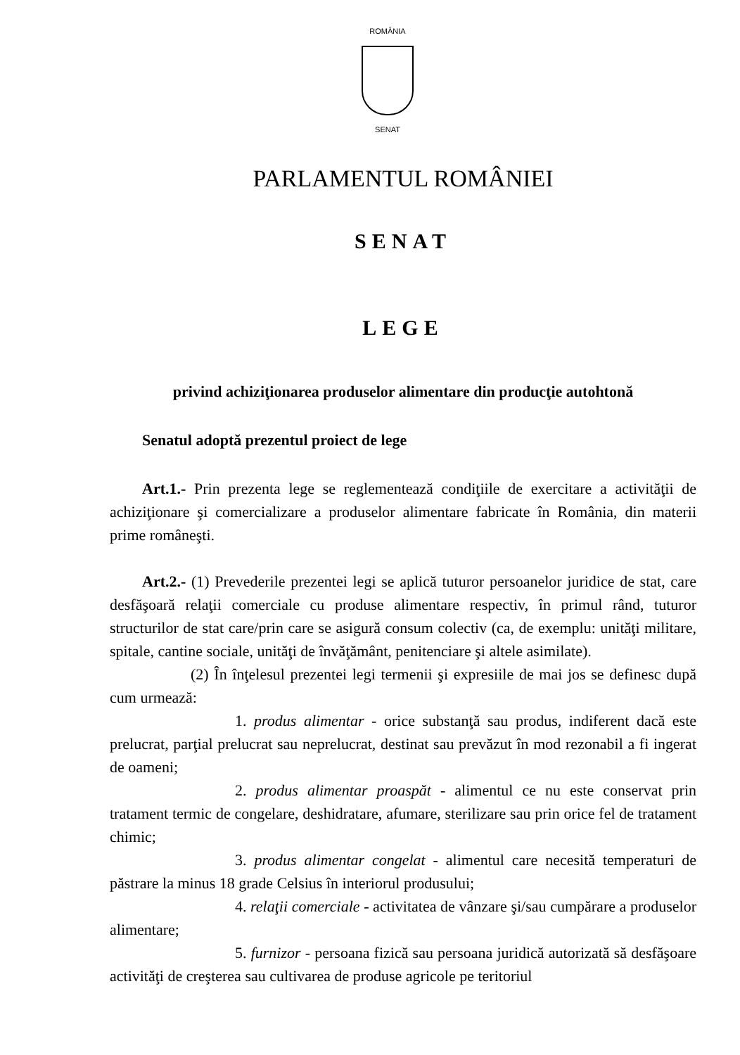ROMÂNIA
SENAT
PARLAMENTUL ROMÂNIEI
SENAT
LEGE
privind achiziţionarea produselor alimentare din producţie autohtonă
Senatul adoptă prezentul proiect de lege
Art.1.- Prin prezenta lege se reglementează condiţiile de exercitare a activităţii de achiziţionare şi comercializare a produselor alimentare fabricate în România, din materii prime româneşti.
Art.2.- (1) Prevederile prezentei legi se aplică tuturor persoanelor juridice de stat, care desfăşoară relaţii comerciale cu produse alimentare respectiv, în primul rând, tuturor structurilor de stat care/prin care se asigură consum colectiv (ca, de exemplu: unităţi militare, spitale, cantine sociale, unităţi de învăţământ, penitenciare şi altele asimilate).
(2) În înţelesul prezentei legi termenii şi expresiile de mai jos se definesc după cum urmează:
1. produs alimentar - orice substanţă sau produs, indiferent dacă este prelucrat, parţial prelucrat sau neprelucrat, destinat sau prevăzut în mod rezonabil a fi ingerat de oameni;
2. produs alimentar proaspăt - alimentul ce nu este conservat prin tratament termic de congelare, deshidratare, afumare, sterilizare sau prin orice fel de tratament chimic;
3. produs alimentar congelat - alimentul care necesită temperaturi de păstrare la minus 18 grade Celsius în interiorul produsului;
4. relaţii comerciale - activitatea de vânzare şi/sau cumpărare a produselor alimentare;
5. furnizor - persoana fizică sau persoana juridică autorizată să desfăşoare activităţi de creşterea sau cultivarea de produse agricole pe teritoriul